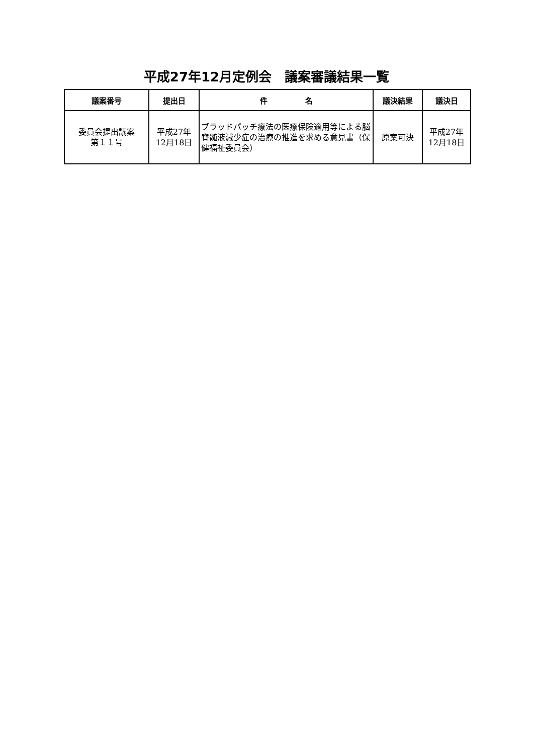平成27年12月定例会　議案審議結果一覧
| 議案番号 | 提出日 | 件 名 | 議決結果 | 議決日 |
| --- | --- | --- | --- | --- |
| 委員会提出議案 第１１号 | 平成27年 12月18日 | ブラッドパッチ療法の医療保険適用等による脳脊髄液減少症の治療の推進を求める意見書（保健福祉委員会） | 原案可決 | 平成27年 12月18日 |